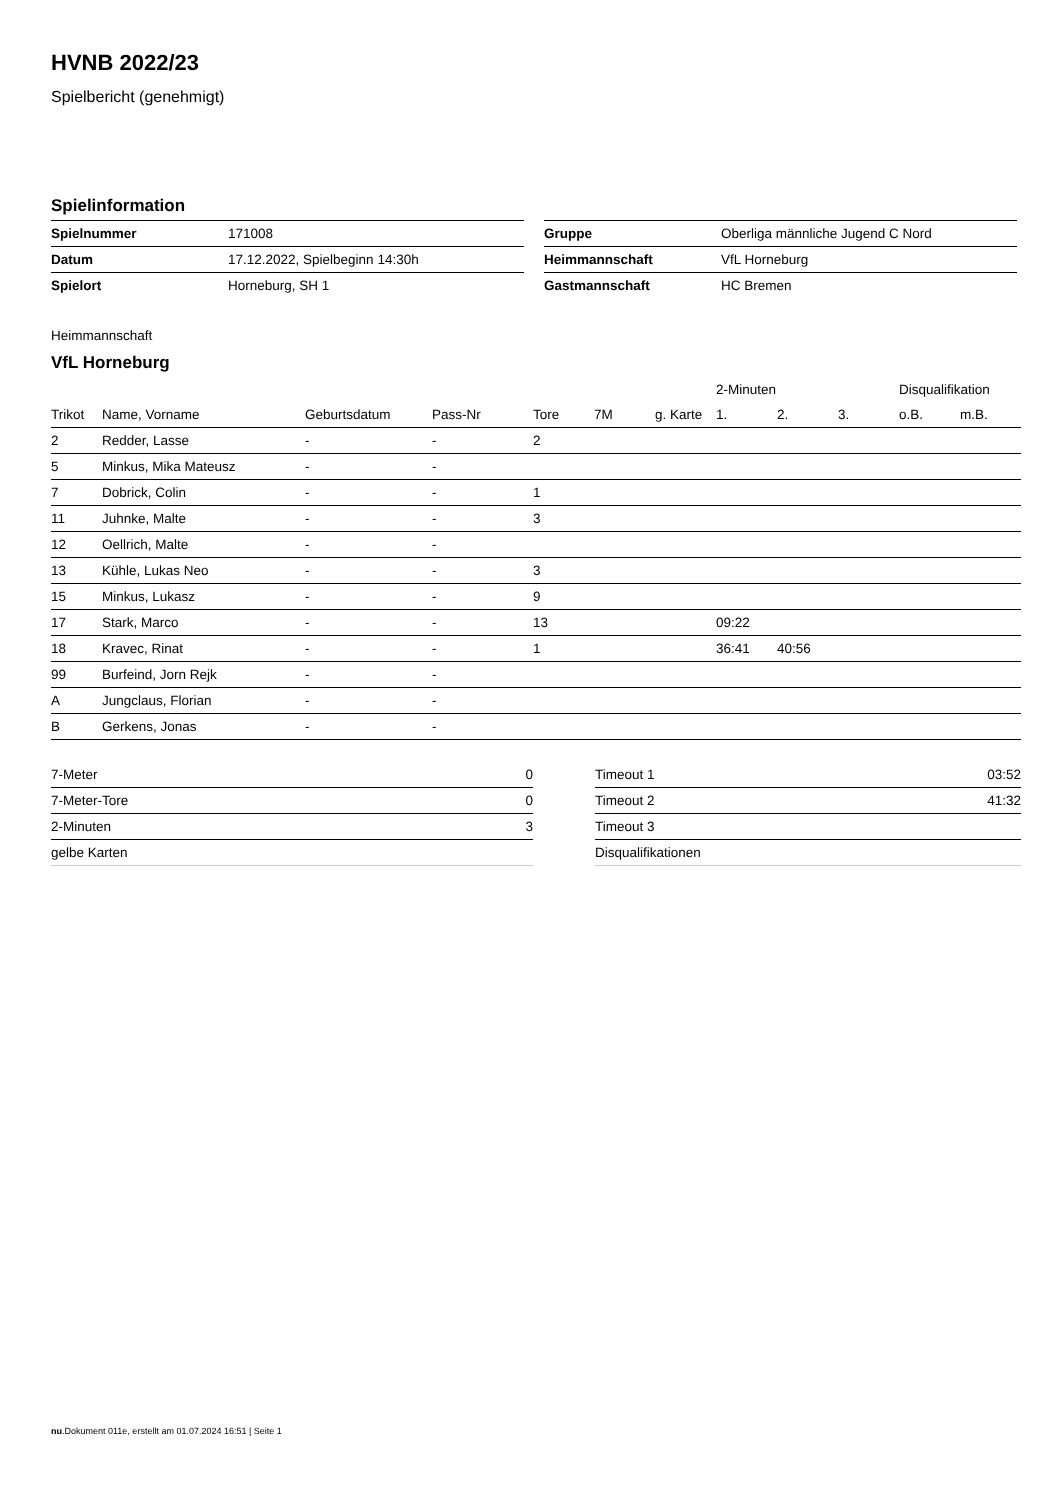HVNB 2022/23
Spielbericht (genehmigt)
Spielinformation
| Spielnummer | 171008 |
| Datum | 17.12.2022, Spielbeginn 14:30h |
| Spielort | Horneburg, SH 1 |
| Gruppe | Oberliga männliche Jugend C Nord |
| Heimmannschaft | VfL Horneburg |
| Gastmannschaft | HC Bremen |
Heimmannschaft
VfL Horneburg
| | | | | | | | 2-Minuten | | | Disqualifikation | |
| --- | --- | --- | --- | --- | --- | --- | --- | --- | --- | --- | --- |
| Trikot | Name, Vorname | Geburtsdatum | Pass-Nr | Tore | 7M | g. Karte | 1. | 2. | 3. | o.B. | m.B. |
| 2 | Redder, Lasse | - | - | 2 | | | | | | | |
| 5 | Minkus, Mika Mateusz | - | - | | | | | | | | |
| 7 | Dobrick, Colin | - | - | 1 | | | | | | | |
| 11 | Juhnke, Malte | - | - | 3 | | | | | | | |
| 12 | Oellrich, Malte | - | - | | | | | | | | |
| 13 | Kühle, Lukas Neo | - | - | 3 | | | | | | | |
| 15 | Minkus, Lukasz | - | - | 9 | | | | | | | |
| 17 | Stark, Marco | - | - | 13 | | | 09:22 | | | | |
| 18 | Kravec, Rinat | - | - | 1 | | | 36:41 | 40:56 | | | |
| 99 | Burfeind, Jorn Rejk | - | - | | | | | | | | |
| A | Jungclaus, Florian | - | - | | | | | | | | |
| B | Gerkens, Jonas | - | - | | | | | | | | |
| 7-Meter | 0 |
| 7-Meter-Tore | 0 |
| 2-Minuten | 3 |
| gelbe Karten | |
| Timeout 1 | 03:52 |
| Timeout 2 | 41:32 |
| Timeout 3 | |
| Disqualifikationen | |
nu.Dokument 011e, erstellt am 01.07.2024 16:51 | Seite 1